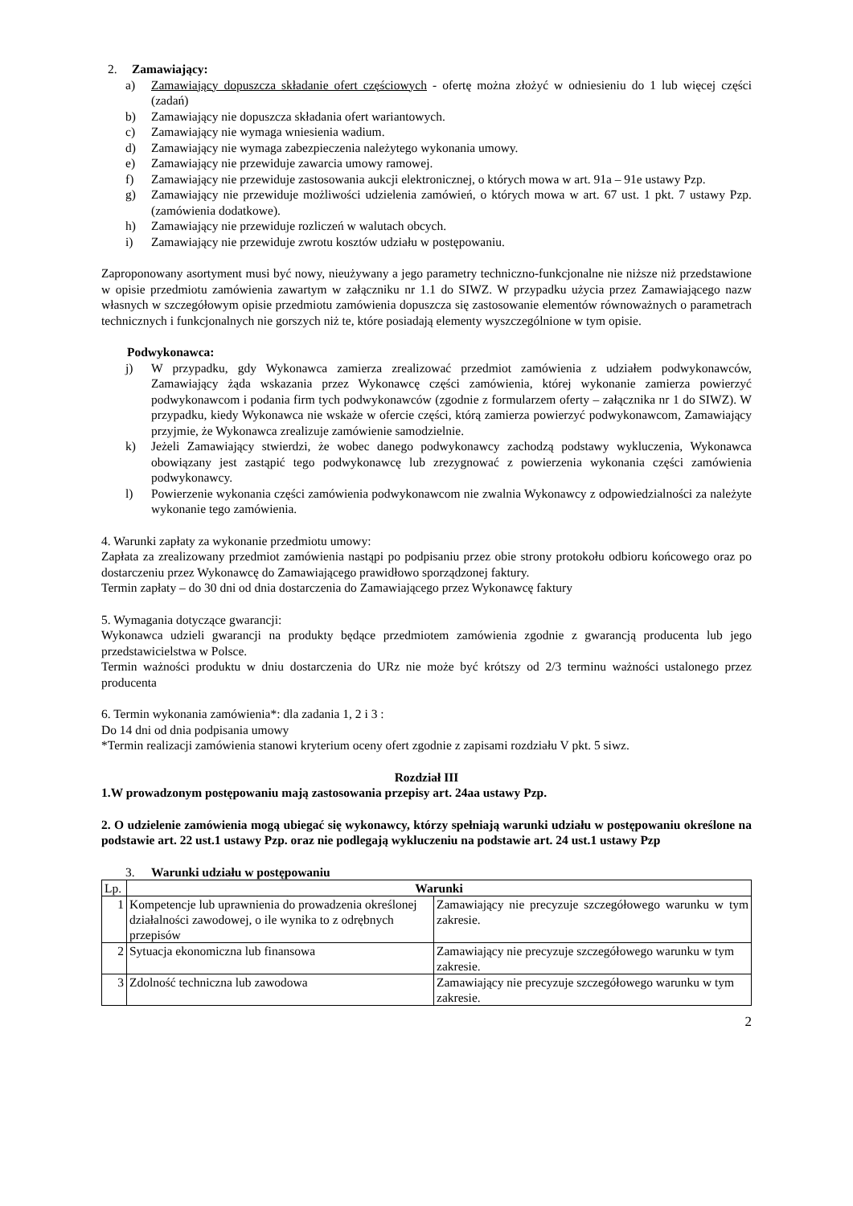2. Zamawiający:
a) Zamawiający dopuszcza składanie ofert częściowych - ofertę można złożyć w odniesieniu do 1 lub więcej części (zadań)
b) Zamawiający nie dopuszcza składania ofert wariantowych.
c) Zamawiający nie wymaga wniesienia wadium.
d) Zamawiający nie wymaga zabezpieczenia należytego wykonania umowy.
e) Zamawiający nie przewiduje zawarcia umowy ramowej.
f) Zamawiający nie przewiduje zastosowania aukcji elektronicznej, o których mowa w art. 91a – 91e ustawy Pzp.
g) Zamawiający nie przewiduje możliwości udzielenia zamówień, o których mowa w art. 67 ust. 1 pkt. 7 ustawy Pzp. (zamówienia dodatkowe).
h) Zamawiający nie przewiduje rozliczeń w walutach obcych.
i) Zamawiający nie przewiduje zwrotu kosztów udziału w postępowaniu.
Zaproponowany asortyment musi być nowy, nieużywany a jego parametry techniczno-funkcjonalne nie niższe niż przedstawione w opisie przedmiotu zamówienia zawartym w załączniku nr 1.1 do SIWZ. W przypadku użycia przez Zamawiającego nazw własnych w szczegółowym opisie przedmiotu zamówienia dopuszcza się zastosowanie elementów równoważnych o parametrach technicznych i funkcjonalnych nie gorszych niż te, które posiadają elementy wyszczególnione w tym opisie.
Podwykonawca:
j) W przypadku, gdy Wykonawca zamierza zrealizować przedmiot zamówienia z udziałem podwykonawców, Zamawiający żąda wskazania przez Wykonawcę części zamówienia, której wykonanie zamierza powierzyć podwykonawcom i podania firm tych podwykonawców (zgodnie z formularzem oferty – załącznika nr 1 do SIWZ). W przypadku, kiedy Wykonawca nie wskaże w ofercie części, którą zamierza powierzyć podwykonawcom, Zamawiający przyjmie, że Wykonawca zrealizuje zamówienie samodzielnie.
k) Jeżeli Zamawiający stwierdzi, że wobec danego podwykonawcy zachodzą podstawy wykluczenia, Wykonawca obowiązany jest zastąpić tego podwykonawcę lub zrezygnować z powierzenia wykonania części zamówienia podwykonawcy.
l) Powierzenie wykonania części zamówienia podwykonawcom nie zwalnia Wykonawcy z odpowiedzialności za należyte wykonanie tego zamówienia.
4. Warunki zapłaty za wykonanie przedmiotu umowy:
Zapłata za zrealizowany przedmiot zamówienia nastąpi po podpisaniu przez obie strony protokołu odbioru końcowego oraz po dostarczeniu przez Wykonawcę do Zamawiającego prawidłowo sporządzonej faktury.
Termin zapłaty – do 30 dni od dnia dostarczenia do Zamawiającego przez Wykonawcę faktury
5. Wymagania dotyczące gwarancji:
Wykonawca udzieli gwarancji na produkty będące przedmiotem zamówienia zgodnie z gwarancją producenta lub jego przedstawicielstwa w Polsce.
Termin ważności produktu w dniu dostarczenia do URz nie może być krótszy od 2/3 terminu ważności ustalonego przez producenta
6. Termin wykonania zamówienia*: dla zadania 1, 2 i 3 :
Do 14 dni od dnia podpisania umowy
*Termin realizacji zamówienia stanowi kryterium oceny ofert zgodnie z zapisami rozdziału V pkt. 5 siwz.
Rozdział III
1.W prowadzonym postępowaniu mają zastosowania przepisy art. 24aa ustawy Pzp.
2. O udzielenie zamówienia mogą ubiegać się wykonawcy, którzy spełniają warunki udziału w postępowaniu określone na podstawie art. 22 ust.1 ustawy Pzp. oraz nie podlegają wykluczeniu na podstawie art. 24 ust.1 ustawy Pzp
3. Warunki udziału w postępowaniu
| Lp. | Warunki | |
| 1 | Kompetencje lub uprawnienia do prowadzenia określonej działalności zawodowej, o ile wynika to z odrębnych przepisów | Zamawiający nie precyzuje szczegółowego warunku w tym zakresie. |
| 2 | Sytuacja ekonomiczna lub finansowa | Zamawiający nie precyzuje szczegółowego warunku w tym zakresie. |
| 3 | Zdolność techniczna lub zawodowa | Zamawiający nie precyzuje szczegółowego warunku w tym zakresie. |
2